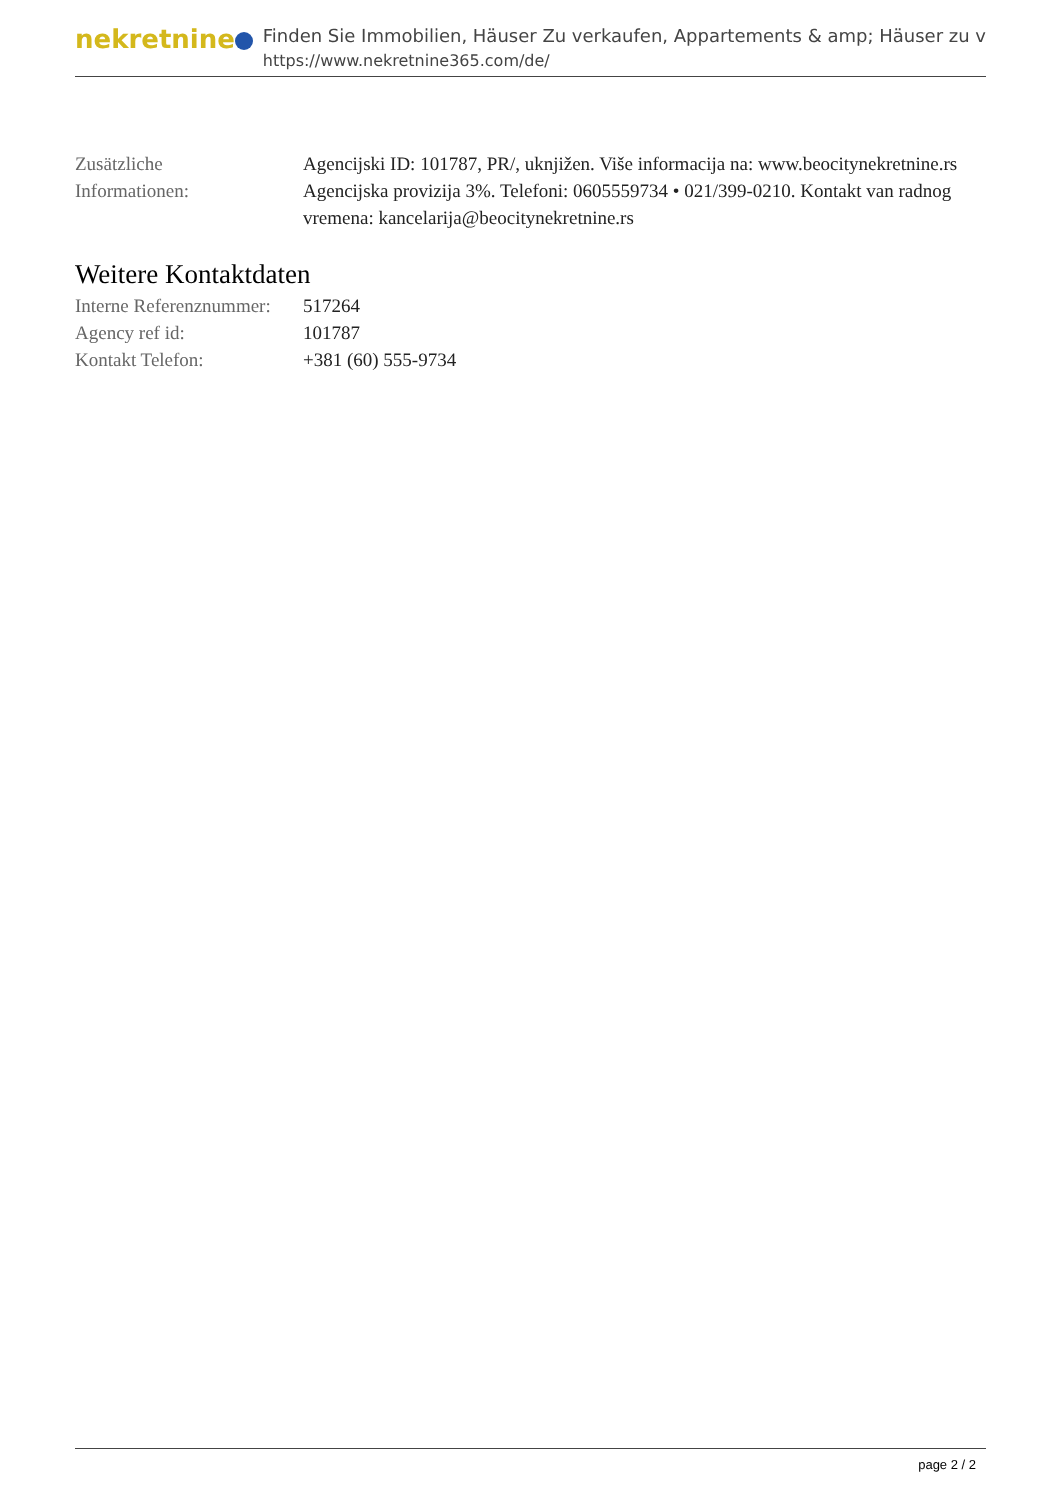nekretnine
Finden Sie Immobilien, Häuser Zu verkaufen, Appartements & amp; Häuser zu v
https://www.nekretnine365.com/de/
| Zusätzliche Informationen: | Agencijski ID: 101787, PR/, uknjižen. Više informacija na: www.beocitynekretnine.rs Agencijska provizija 3%. Telefoni: 0605559734 • 021/399-0210. Kontakt van radnog vremena: kancelarija@beocitynekretnine.rs |
Weitere Kontaktdaten
| Interne Referenznummer: | 517264 |
| Agency ref id: | 101787 |
| Kontakt Telefon: | +381 (60) 555-9734 |
page 2 / 2